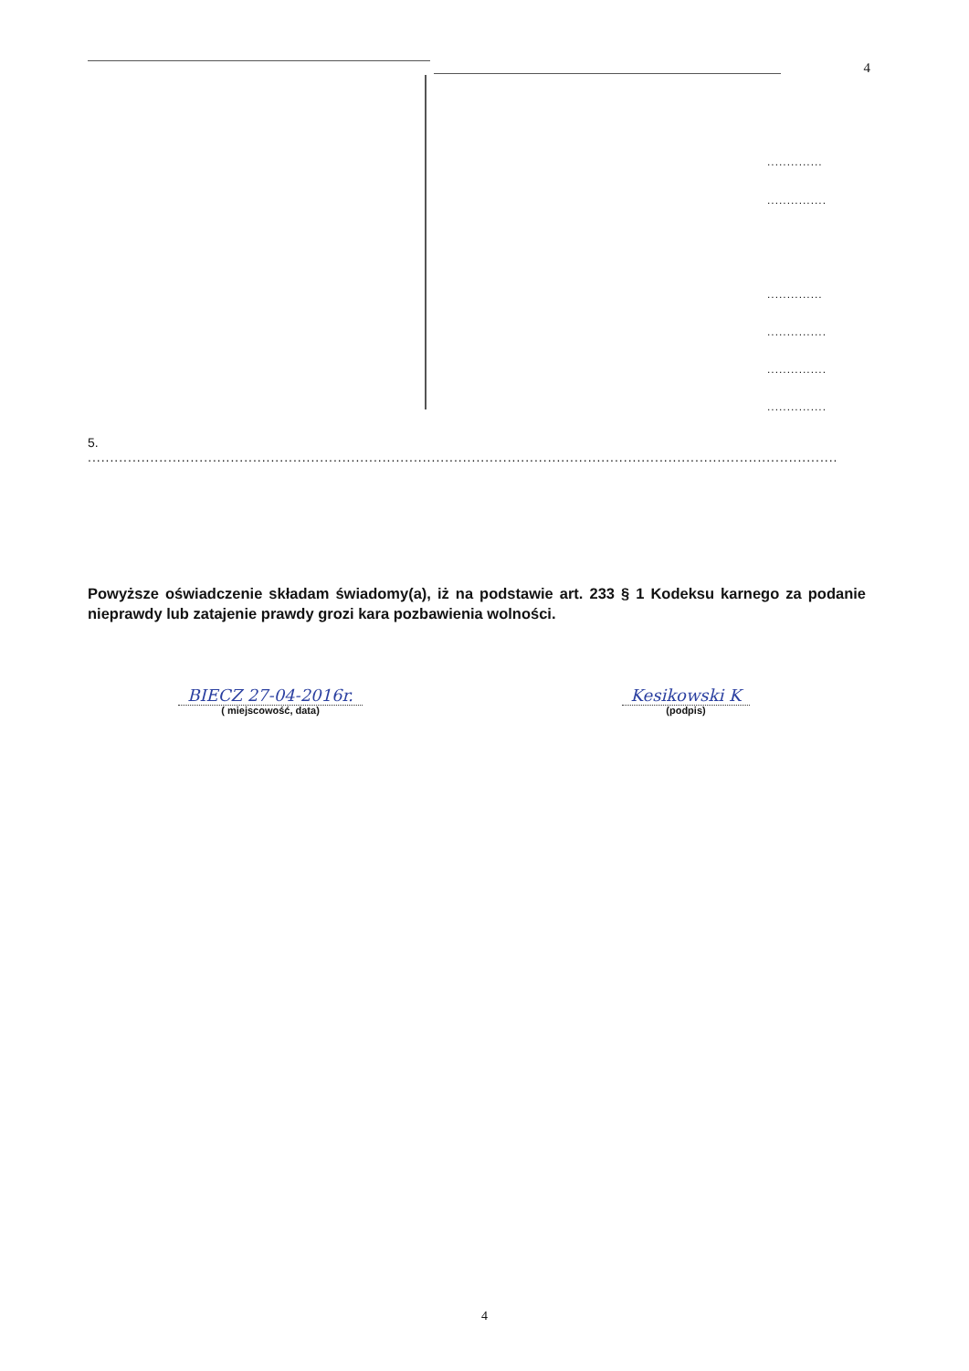4
..............
...............
..............
...............
...............
...............
5. ........................................................................................................................................................................
Powyższe oświadczenie składam świadomy(a), iż na podstawie art. 233 § 1 Kodeksu karnego za podanie nieprawdy lub zatajenie prawdy grozi kara pozbawienia wolności.
BIECZ 27-04-2016r.
( miejscowość, data)
Kesikowski K
(podpis)
4